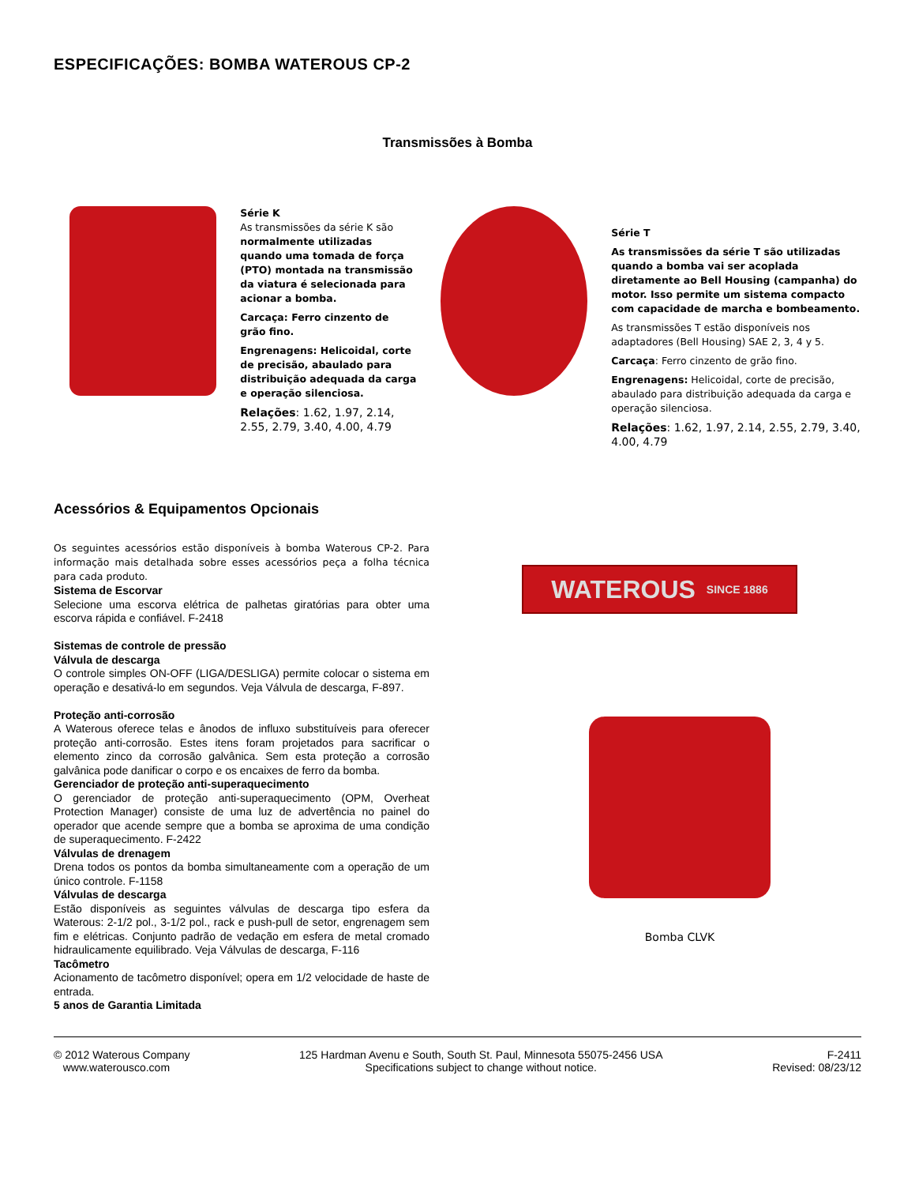ESPECIFICAÇÕES: BOMBA WATEROUS CP-2
Transmissões à Bomba
Série K
As transmissões da série K são normalmente utilizadas quando uma tomada de força (PTO) montada na transmissão da viatura é selecionada para acionar a bomba.
Carcaça: Ferro cinzento de grão fino.
Engrenagens: Helicoidal, corte de precisão, abaulado para distribuição adequada da carga e operação silenciosa.
Relações: 1.62, 1.97, 2.14, 2.55, 2.79, 3.40, 4.00, 4.79
Série T
As transmissões da série T são utilizadas quando a bomba vai ser acoplada diretamente ao Bell Housing (campanha) do motor. Isso permite um sistema compacto com capacidade de marcha e bombeamento.
As transmissões T estão disponíveis nos adaptadores (Bell Housing) SAE 2, 3, 4 y 5.
Carcaça: Ferro cinzento de grão fino.
Engrenagens: Helicoidal, corte de precisão, abaulado para distribuição adequada da carga e operação silenciosa.
Relações: 1.62, 1.97, 2.14, 2.55, 2.79, 3.40, 4.00, 4.79
Acessórios & Equipamentos Opcionais
Os seguintes acessórios estão disponíveis à bomba Waterous CP-2. Para informação mais detalhada sobre esses acessórios peça a folha técnica para cada produto.
Sistema de Escorvar
Selecione uma escorva elétrica de palhetas giratórias para obter uma escorva rápida e confiável. F-2418
Sistemas de controle de pressão
Válvula de descarga
O controle simples ON-OFF (LIGA/DESLIGA) permite colocar o sistema em operação e desativá-lo em segundos. Veja Válvula de descarga, F-897.
Proteção anti-corrosão
A Waterous oferece telas e ânodos de influxo substituíveis para oferecer proteção anti-corrosão. Estes itens foram projetados para sacrificar o elemento zinco da corrosão galvânica. Sem esta proteção a corrosão galvânica pode danificar o corpo e os encaixes de ferro da bomba.
Gerenciador de proteção anti-superaquecimento
O gerenciador de proteção anti-superaquecimento (OPM, Overheat Protection Manager) consiste de uma luz de advertência no painel do operador que acende sempre que a bomba se aproxima de uma condição de superaquecimento. F-2422
Válvulas de drenagem
Drena todos os pontos da bomba simultaneamente com a operação de um único controle. F-1158
Válvulas de descarga
Estão disponíveis as seguintes válvulas de descarga tipo esfera da Waterous: 2-1/2 pol., 3-1/2 pol., rack e push-pull de setor, engrenagem sem fim e elétricas. Conjunto padrão de vedação em esfera de metal cromado hidraulicamente equilibrado. Veja Válvulas de descarga, F-116
Tacômetro
Acionamento de tacômetro disponível; opera em 1/2 velocidade de haste de entrada.
5 anos de Garantia Limitada
WATEROUS SINCE 1886
Bomba CLVK
© 2012 Waterous Company
www.waterousco.com
125 Hardman Avenu e South, South St. Paul, Minnesota 55075-2456 USA
Specifications subject to change without notice.
F-2411
Revised: 08/23/12